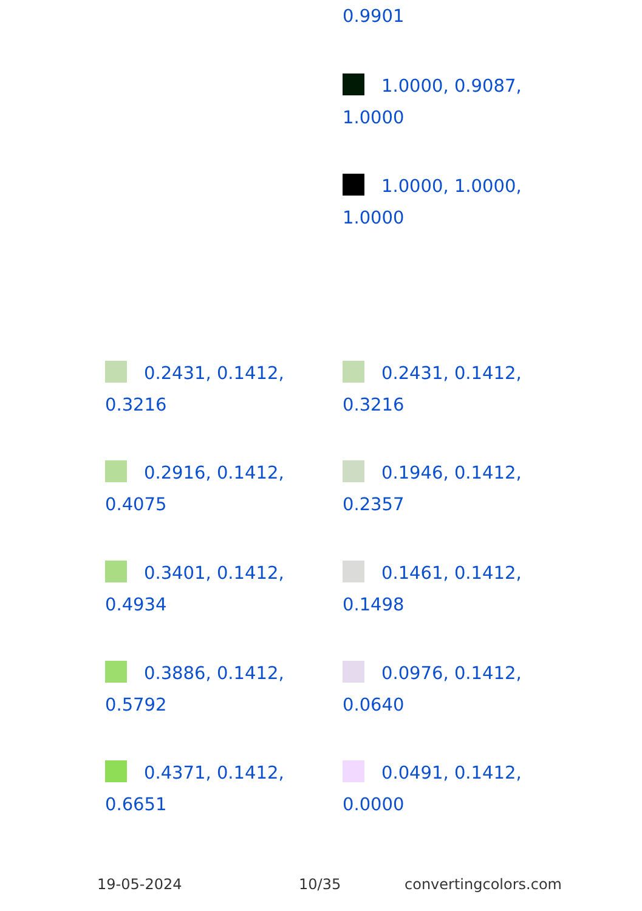0.9901
1.0000, 0.9087, 1.0000
1.0000, 1.0000, 1.0000
0.2431, 0.1412, 0.3216
0.2431, 0.1412, 0.3216
0.2916, 0.1412, 0.4075
0.1946, 0.1412, 0.2357
0.3401, 0.1412, 0.4934
0.1461, 0.1412, 0.1498
0.3886, 0.1412, 0.5792
0.0976, 0.1412, 0.0640
0.4371, 0.1412, 0.6651
0.0491, 0.1412, 0.0000
19-05-2024 10/35 convertingcolors.com